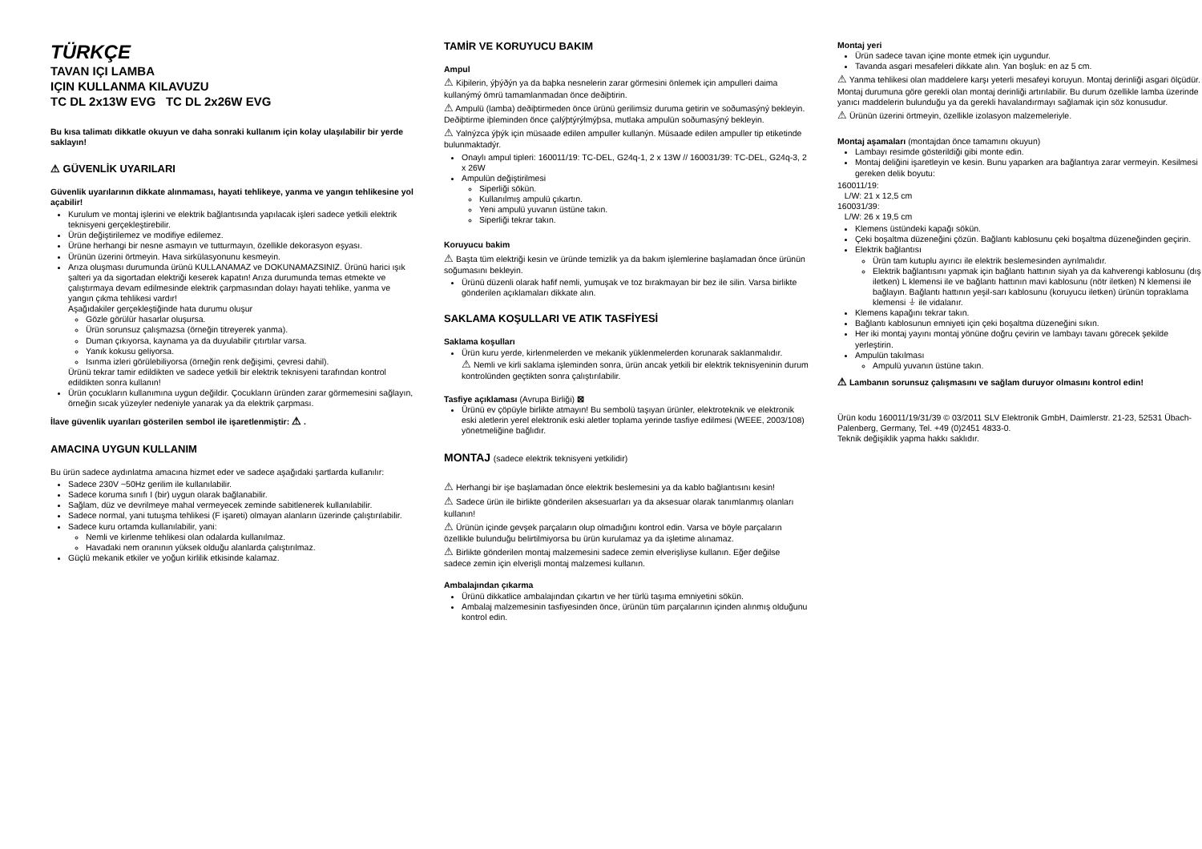TÜRKÇE
TAVAN IÇI LAMBA
IÇIN KULLANMA KILAVUZU
TC DL 2x13W EVG TC DL 2x26W EVG
Bu kısa talimatı dikkatle okuyun ve daha sonraki kullanım için kolay ulaşılabilir bir yerde saklayın!
⚠ GÜVENLİK UYARILARI
Güvenlik uyarılarının dikkate alınmaması, hayati tehlikeye, yanma ve yangın tehlikesine yol açabilir!
Kurulum ve montaj işlerini ve elektrik bağlantısında yapılacak işleri sadece yetkili elektrik teknisyeni gerçekleştirebilir.
Ürün değiştirilemez ve modifiye edilemez.
Ürüne herhangi bir nesne asmayın ve tutturmayın, özellikle dekorasyon eşyası.
Ürünün üzerini örtmeyin. Hava sirkülasyonunu kesmeyin.
Arıza oluşması durumunda ürünü KULLANAMAZ ve DOKUNAMAZSINIZ. Ürünü harici ışık şalteri ya da sigortadan elektriği keserek kapatın! Arıza durumunda temas etmekte ve çalıştırmaya devam edilmesinde elektrik çarpmasından dolayı hayati tehlike, yanma ve yangın çıkma tehlikesi vardır!
Aşağıdakiler gerçekleştiğinde hata durumu oluşur
Gözle görülür hasarlar oluşursa.
Ürün sorunsuz çalışmazsa (örneğin titreyerek yanma).
Duman çıkıyorsa, kaynama ya da duyulabilir çıtırtılar varsa.
Yanık kokusu geliyorsa.
Isınma izleri görülebiliyorsa (örneğin renk değişimi, çevresi dahil).
Ürünü tekrar tamir edildikten ve sadece yetkili bir elektrik teknisyeni tarafından kontrol edildikten sonra kullanın!
Ürün çocukların kullanımına uygun değildir. Çocukların üründen zarar görmemesini sağlayın, örneğin sıcak yüzeyler nedeniyle yanarak ya da elektrik çarpması.
İlave güvenlik uyarıları gösterilen sembol ile işaretlenmiştir: ⚠ .
AMACINA UYGUN KULLANIM
Bu ürün sadece aydınlatma amacına hizmet eder ve sadece aşağıdaki şartlarda kullanılır:
Sadece 230V ~50Hz gerilim ile kullanılabilir.
Sadece koruma sınıfı I (bir) uygun olarak bağlanabilir.
Sağlam, düz ve devrilmeye mahal vermeyecek zeminde sabitlenerek kullanılabilir.
Sadece normal, yani tutuşma tehlikesi (F işareti) olmayan alanların üzerinde çalıştırılabilir.
Sadece kuru ortamda kullanılabilir, yani:
Nemli ve kirlenme tehlikesi olan odalarda kullanılmaz.
Havadaki nem oranının yüksek olduğu alanlarda çalıştırılmaz.
Güçlü mekanik etkiler ve yoğun kirlilik etkisinde kalamaz.
TAMİR VE KORUYUCU BAKIM
Ampul
⚠ Kiþilerin, ýþýðýn ya da baþka nesnelerin zarar görmesini önlemek için ampulleri daima kullanýmý ömrü tamamlanmadan önce deðiþtirin.
⚠ Ampulü (lamba) deðiþtirmeden önce ürünü gerilimsiz duruma getirin ve soðumasýný bekleyin. Deðiþtirme iþleminden önce çalýþtýrýlmýþsa, mutlaka ampulün soðumasýný bekleyin.
⚠ Yalnýzca ýþýk için müsaade edilen ampuller kullanýn. Müsaade edilen ampuller tip etiketinde bulunmaktadýr.
Onaylı ampul tipleri: 160011/19: TC-DEL, G24q-1, 2 x 13W // 160031/39: TC-DEL, G24q-3, 2 x 26W
Ampulün değiştirilmesi
Siperliği sökün.
Kullanılmış ampulü çıkartın.
Yeni ampulü yuvanın üstüne takın.
Siperliği tekrar takın.
Koruyucu bakim
⚠ Başta tüm elektriği kesin ve üründe temizlik ya da bakım işlemlerine başlamadan önce ürünün soğumasını bekleyin.
Ürünü düzenli olarak hafif nemli, yumuşak ve toz bırakmayan bir bez ile silin. Varsa birlikte gönderilen açıklamaları dikkate alın.
SAKLAMA KOŞULLARI VE ATIK TASFİYESİ
Saklama koşulları
Ürün kuru yerde, kirlenmelerden ve mekanik yüklenmelerden korunarak saklanmalıdır.
⚠ Nemli ve kirli saklama işleminden sonra, ürün ancak yetkili bir elektrik teknisyeninin durum kontrolünden geçtikten sonra çalıştırılabilir.
Tasfiye açıklaması (Avrupa Birliği) ⊠
Ürünü ev çöpüyle birlikte atmayın! Bu sembolü taşıyan ürünler, elektroteknik ve elektronik eski aletlerin yerel elektronik eski aletler toplama yerinde tasfiye edilmesi (WEEE, 2003/108) yönetmeliğine bağlıdır.
MONTAJ (sadece elektrik teknisyeni yetkilidir)
⚠ Herhangi bir işe başlamadan önce elektrik beslemesini ya da kablo bağlantısını kesin!
⚠ Sadece ürün ile birlikte gönderilen aksesuarları ya da aksesuar olarak tanımlanmış olanları kullanın!
⚠ Ürünün içinde gevşek parçaların olup olmadığını kontrol edin. Varsa ve böyle parçaların özellikle bulunduğu belirtilmiyorsa bu ürün kurulamaz ya da işletime alınamaz.
⚠ Birlikte gönderilen montaj malzemesini sadece zemin elverişliyse kullanın. Eğer değilse sadece zemin için elverişli montaj malzemesi kullanın.
Ambalajından çıkarma
Ürünü dikkatlice ambalajından çıkartın ve her türlü taşıma emniyetini sökün.
Ambalaj malzemesinin tasfiyesinden önce, ürünün tüm parçalarının içinden alınmış olduğunu kontrol edin.
Montaj yeri
Ürün sadece tavan içine monte etmek için uygundur.
Tavanda asgari mesafeleri dikkate alın. Yan boşluk: en az 5 cm.
⚠ Yanma tehlikesi olan maddelere karşı yeterli mesafeyi koruyun. Montaj derinliği asgari ölçüdür. Montaj durumuna göre gerekli olan montaj derinliği artırılabilir. Bu durum özellikle lamba üzerinde yanıcı maddelerin bulunduğu ya da gerekli havalandırmayı sağlamak için söz konusudur.
⚠ Ürünün üzerini örtmeyin, özellikle izolasyon malzemeleriyle.
Montaj aşamaları (montajdan önce tamamını okuyun)
Lambayı resimde gösterildiği gibi monte edin.
Montaj deliğini işaretleyin ve kesin. Bunu yaparken ara bağlantıya zarar vermeyin. Kesilmesi gereken delik boyutu:
160011/19:
L/W: 21 x 12,5 cm
160031/39:
L/W: 26 x 19,5 cm
Klemens üstündeki kapağı sökün.
Çeki boşaltma düzeneğini çözün. Bağlantı kablosunu çeki boşaltma düzeneğinden geçirin.
Elektrik bağlantısı
Ürün tam kutuplu ayırıcı ile elektrik beslemesinden ayrılmalıdır.
Elektrik bağlantısını yapmak için bağlantı hattının siyah ya da kahverengi kablosunu (dış iletken) L klemensi ile ve bağlantı hattının mavi kablosunu (nötr iletken) N klemensi ile bağlayın. Bağlantı hattının yeşil-sarı kablosunu (koruyucu iletken) ürünün topraklama klemensi ⏚ ile vidalanır.
Klemens kapağını tekrar takın.
Bağlantı kablosunun emniyeti için çeki boşaltma düzeneğini sıkın.
Her iki montaj yayını montaj yönüne doğru çevirin ve lambayı tavanı görecek şekilde yerleştirin.
Ampulün takılması
Ampulü yuvanın üstüne takın.
⚠ Lambanın sorunsuz çalışmasını ve sağlam duruyor olmasını kontrol edin!
Ürün kodu 160011/19/31/39 © 03/2011 SLV Elektronik GmbH, Daimlerstr. 21-23, 52531 Übach-Palenberg, Germany, Tel. +49 (0)2451 4833-0.
Teknik değişiklik yapma hakkı saklıdır.